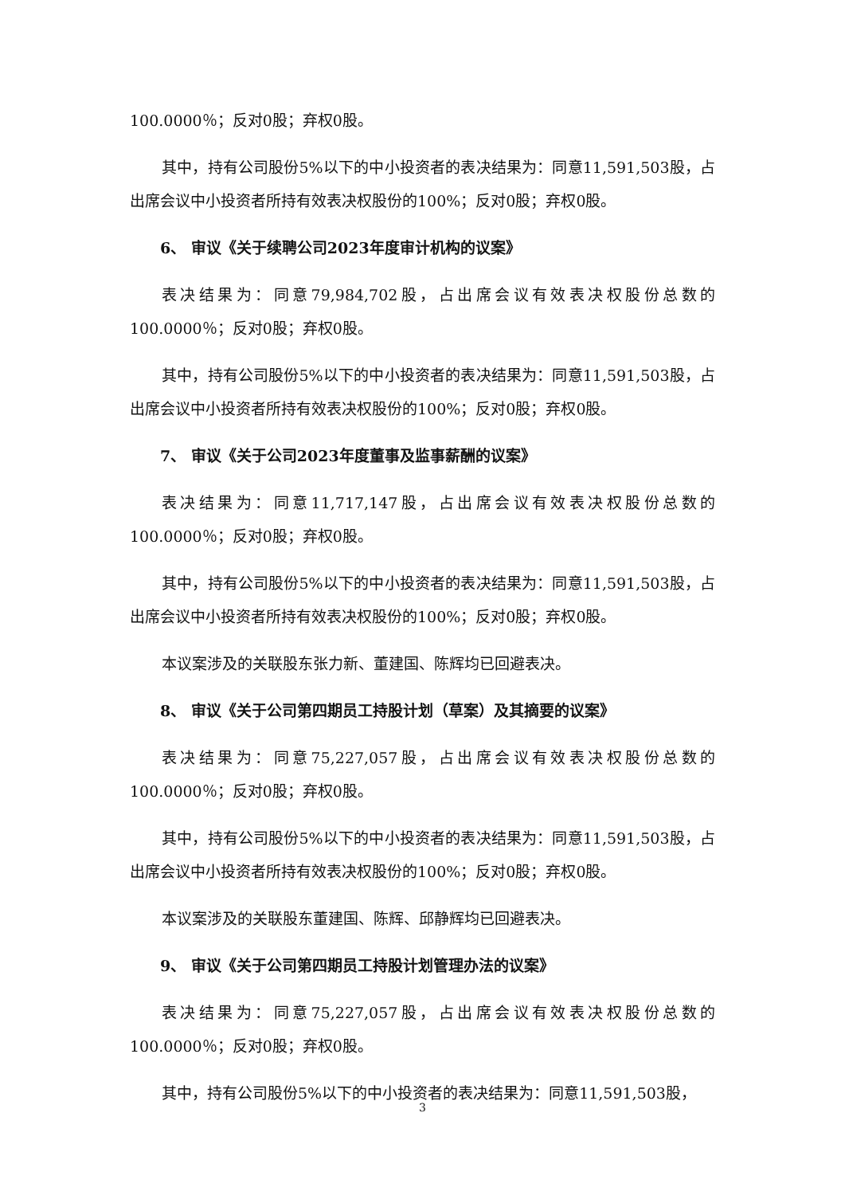100.0000％；反对0股；弃权0股。
其中，持有公司股份5%以下的中小投资者的表决结果为：同意11,591,503股，占出席会议中小投资者所持有效表决权股份的100%；反对0股；弃权0股。
6、 审议《关于续聘公司2023年度审计机构的议案》
表决结果为：同意79,984,702股，占出席会议有效表决权股份总数的100.0000％；反对0股；弃权0股。
其中，持有公司股份5%以下的中小投资者的表决结果为：同意11,591,503股，占出席会议中小投资者所持有效表决权股份的100%；反对0股；弃权0股。
7、 审议《关于公司2023年度董事及监事薪酬的议案》
表决结果为：同意11,717,147股，占出席会议有效表决权股份总数的100.0000％；反对0股；弃权0股。
其中，持有公司股份5%以下的中小投资者的表决结果为：同意11,591,503股，占出席会议中小投资者所持有效表决权股份的100%；反对0股；弃权0股。
本议案涉及的关联股东张力新、董建国、陈辉均已回避表决。
8、 审议《关于公司第四期员工持股计划（草案）及其摘要的议案》
表决结果为：同意75,227,057股，占出席会议有效表决权股份总数的100.0000％；反对0股；弃权0股。
其中，持有公司股份5%以下的中小投资者的表决结果为：同意11,591,503股，占出席会议中小投资者所持有效表决权股份的100%；反对0股；弃权0股。
本议案涉及的关联股东董建国、陈辉、邱静辉均已回避表决。
9、 审议《关于公司第四期员工持股计划管理办法的议案》
表决结果为：同意75,227,057股，占出席会议有效表决权股份总数的100.0000％；反对0股；弃权0股。
其中，持有公司股份5%以下的中小投资者的表决结果为：同意11,591,503股，
3